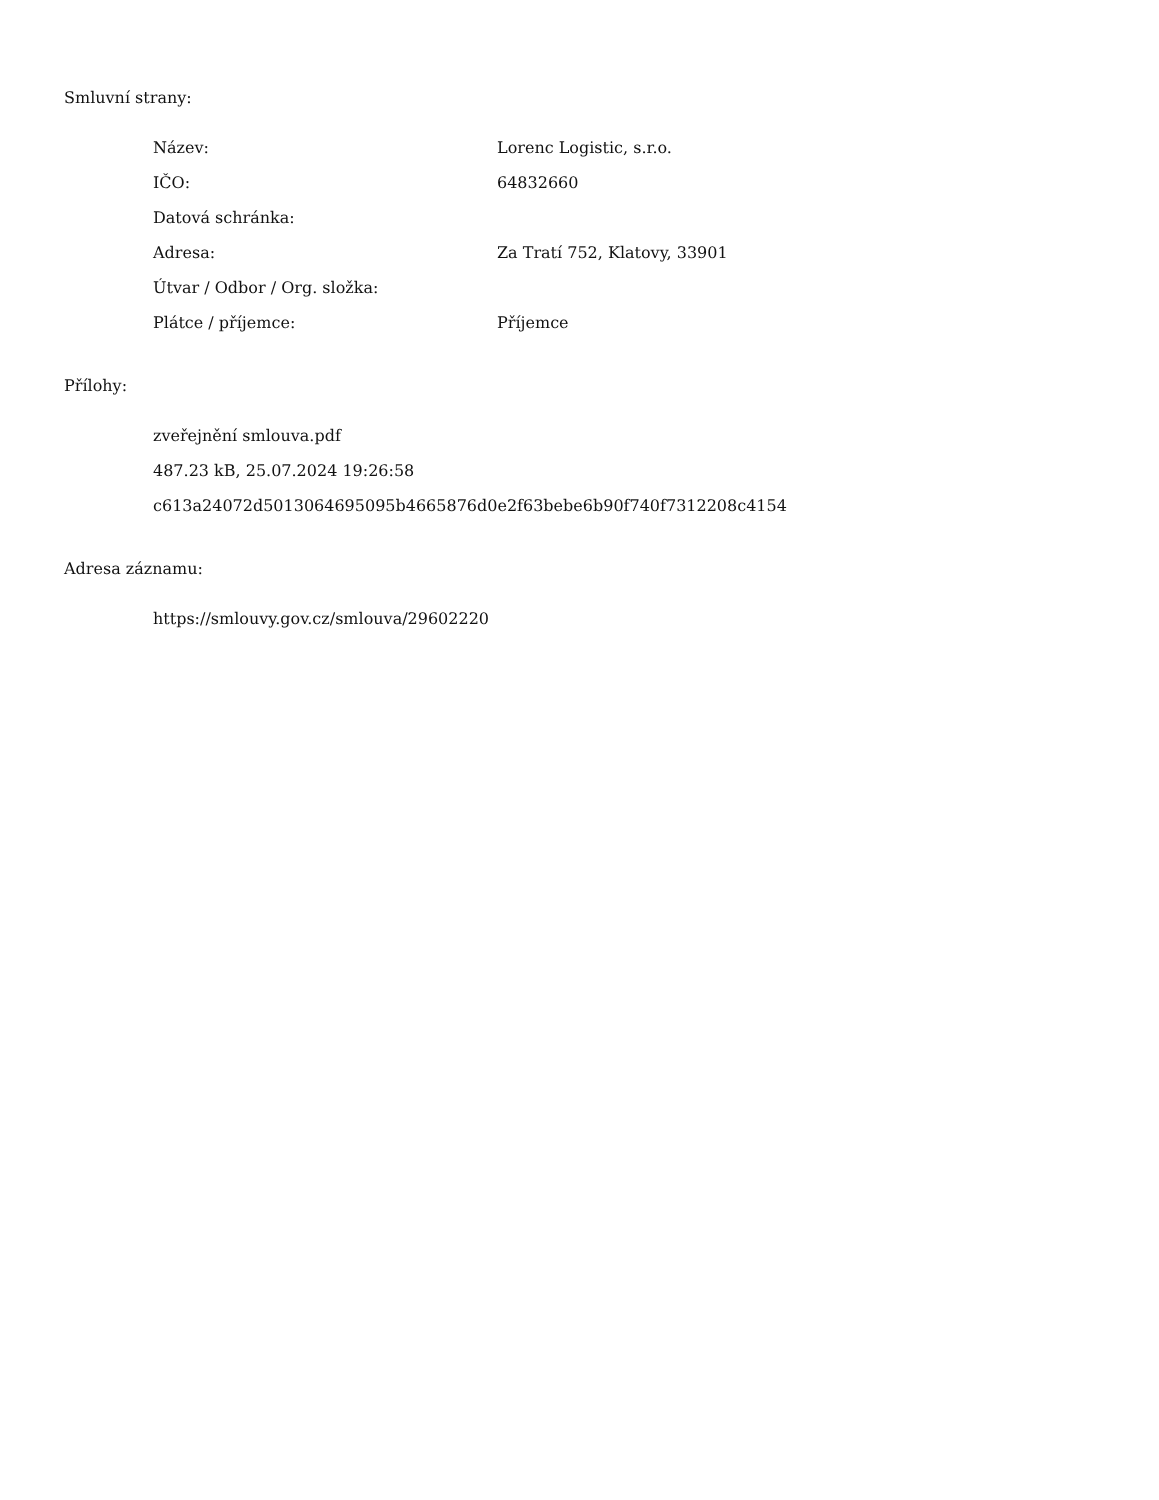Smluvní strany:
| Název: | Lorenc Logistic, s.r.o. |
| IČO: | 64832660 |
| Datová schránka: | |
| Adresa: | Za Tratí 752, Klatovy, 33901 |
| Útvar / Odbor / Org. složka: | |
| Plátce / příjemce: | Příjemce |
Přílohy:
zveřejnění smlouva.pdf
487.23 kB, 25.07.2024 19:26:58
c613a24072d5013064695095b4665876d0e2f63bebe6b90f740f7312208c4154
Adresa záznamu:
https://smlouvy.gov.cz/smlouva/29602220